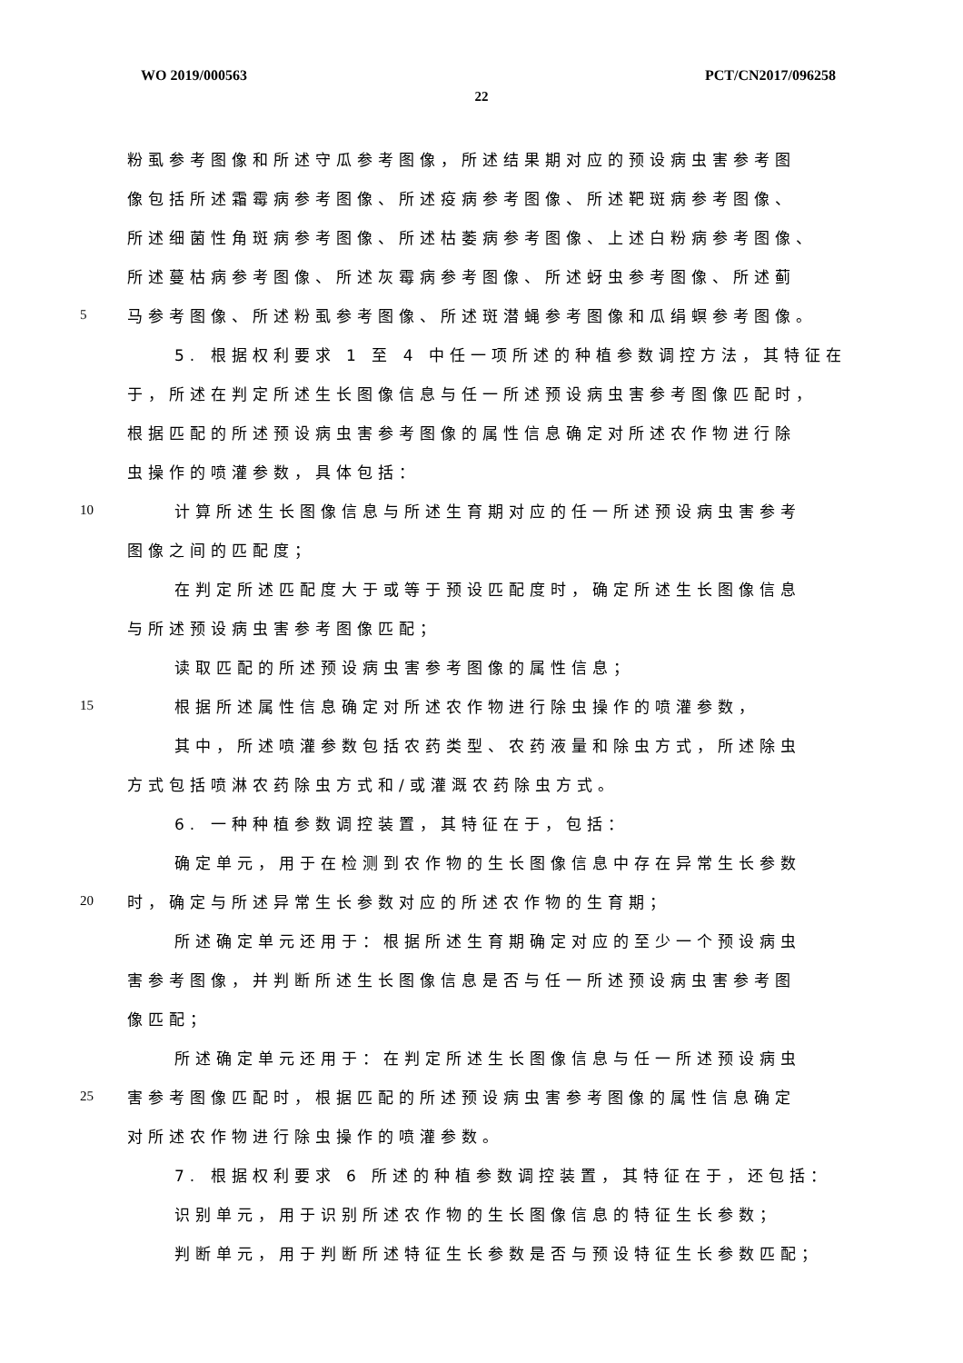WO 2019/000563 PCT/CN2017/096258
22
粉虱参考图像和所述守瓜参考图像，所述结果期对应的预设病虫害参考图
像包括所述霜霉病参考图像、所述疫病参考图像、所述靶斑病参考图像、
所述细菌性角斑病参考图像、所述枯萎病参考图像、上述白粉病参考图像、
所述蔓枯病参考图像、所述灰霉病参考图像、所述蚜虫参考图像、所述蓟
5 马参考图像、所述粉虱参考图像、所述斑潜蝇参考图像和瓜绢螟参考图像。
5. 根据权利要求 1 至 4 中任一项所述的种植参数调控方法，其特征在
于，所述在判定所述生长图像信息与任一所述预设病虫害参考图像匹配时，
根据匹配的所述预设病虫害参考图像的属性信息确定对所述农作物进行除
虫操作的喷灌参数，具体包括：
10 计算所述生长图像信息与所述生育期对应的任一所述预设病虫害参考
图像之间的匹配度；
在判定所述匹配度大于或等于预设匹配度时，确定所述生长图像信息
与所述预设病虫害参考图像匹配；
读取匹配的所述预设病虫害参考图像的属性信息；
15 根据所述属性信息确定对所述农作物进行除虫操作的喷灌参数，
其中，所述喷灌参数包括农药类型、农药液量和除虫方式，所述除虫
方式包括喷淋农药除虫方式和/或灌溉农药除虫方式。
6. 一种种植参数调控装置，其特征在于，包括：
确定单元，用于在检测到农作物的生长图像信息中存在异常生长参数
20 时，确定与所述异常生长参数对应的所述农作物的生育期；
所述确定单元还用于：根据所述生育期确定对应的至少一个预设病虫
害参考图像，并判断所述生长图像信息是否与任一所述预设病虫害参考图
像匹配；
所述确定单元还用于：在判定所述生长图像信息与任一所述预设病虫
25 害参考图像匹配时，根据匹配的所述预设病虫害参考图像的属性信息确定
对所述农作物进行除虫操作的喷灌参数。
7. 根据权利要求 6 所述的种植参数调控装置，其特征在于，还包括：
识别单元，用于识别所述农作物的生长图像信息的特征生长参数；
判断单元，用于判断所述特征生长参数是否与预设特征生长参数匹配；